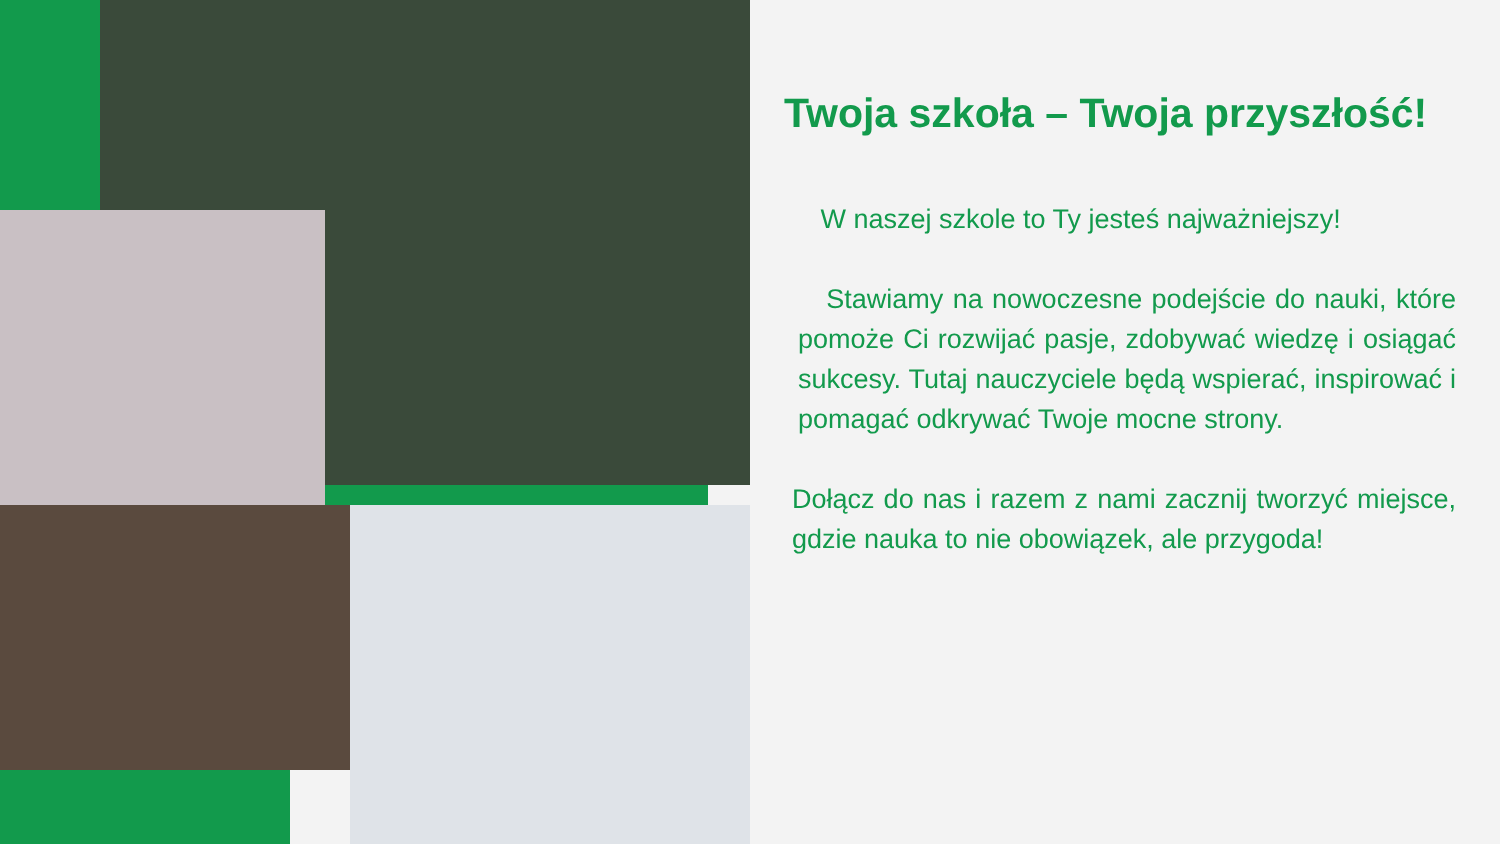Twoja szkoła – Twoja przyszłość!
W naszej szkole to Ty jesteś najważniejszy!
Stawiamy na nowoczesne podejście do nauki, które pomoże Ci rozwijać pasje, zdobywać wiedzę i osiągać sukcesy. Tutaj nauczyciele będą wspierać, inspirować i pomagać odkrywać Twoje mocne strony.
Dołącz do nas i razem z nami zacznij tworzyć miejsce, gdzie nauka to nie obowiązek, ale przygoda!